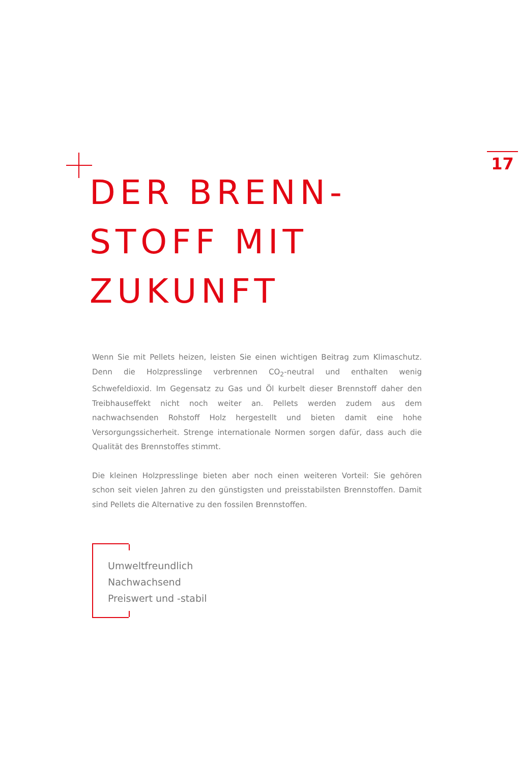17
DER BRENN-
STOFF MIT
ZUKUNFT
Wenn Sie mit Pellets heizen, leisten Sie einen wichtigen Beitrag zum Klimaschutz. Denn die Holzpresslinge verbrennen CO<sub>2</sub>-neutral und enthalten wenig Schwefeldioxid. Im Gegensatz zu Gas und Öl kurbelt dieser Brennstoff daher den Treibhauseffekt nicht noch weiter an. Pellets werden zudem aus dem nachwachsenden Rohstoff Holz hergestellt und bieten damit eine hohe Versorgungssicherheit. Strenge internationale Normen sorgen dafür, dass auch die Qualität des Brennstoffes stimmt.
Die kleinen Holzpresslinge bieten aber noch einen weiteren Vorteil: Sie gehören schon seit vielen Jahren zu den günstigsten und preisstabilsten Brennstoffen. Damit sind Pellets die Alternative zu den fossilen Brennstoffen.
Umweltfreundlich
Nachwachsend
Preiswert und -stabil